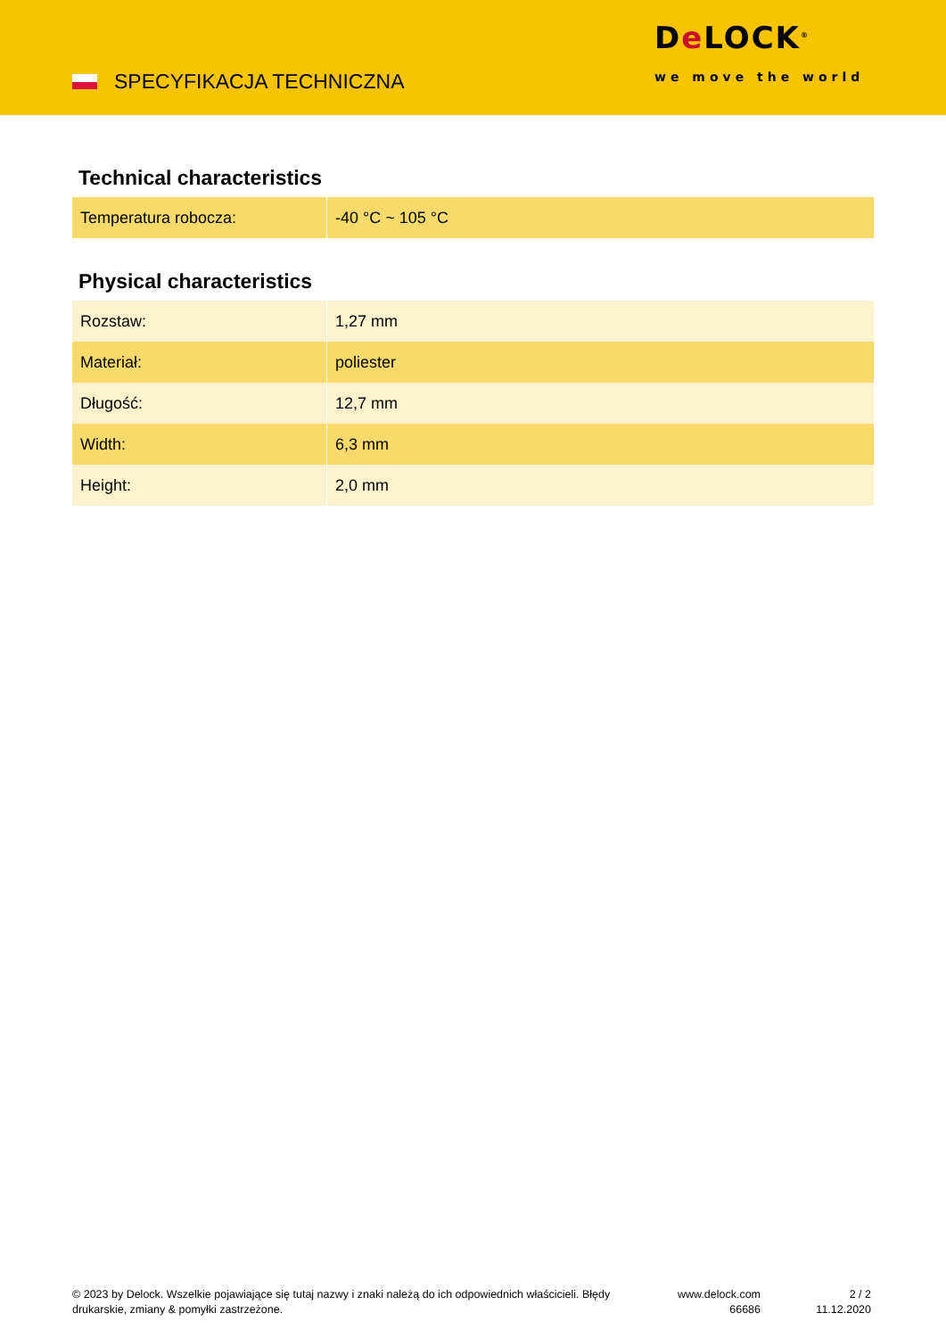SPECYFIKACJA TECHNICZNA
De LOCK<sup>®</sup>
we move the world
Technical characteristics
| Temperatura robocza: | -40 °C ~ 105 °C |
Physical characteristics
| Rozstaw: | 1,27 mm |
| Materiał: | poliester |
| Długość: | 12,7 mm |
| Width: | 6,3 mm |
| Height: | 2,0 mm |
© 2023 by Delock. Wszelkie pojawiające się tutaj nazwy i znaki należą do ich odpowiednich właścicieli. Błędy drukarskie, zmiany & pomyłki zastrzeżone.
www.delock.com
66686
2 / 2
11.12.2020